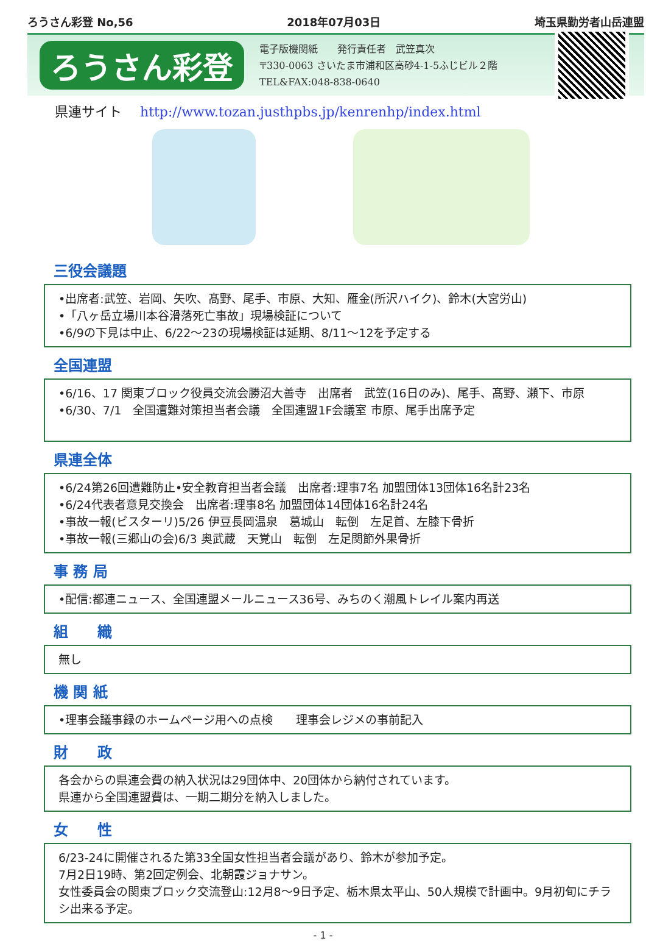ろうさん彩登 No,56 2018年07月03日 埼玉県勤労者山岳連盟
ろうさん彩登
電子版機関紙　　発行責任者　武笠真次
〒330-0063 さいたま市浦和区高砂4-1-5ふじビル２階
TEL&FAX:048-838-0640
県連サイト http://www.tozan.justhpbs.jp/kenrenhp/index.html
三役会議題
•出席者:武笠、岩岡、矢吹、髙野、尾手、市原、大知、雁金(所沢ハイク)、鈴木(大宮労山)
•「八ヶ岳立場川本谷滑落死亡事故」現場検証について
•6/9の下見は中止、6/22～23の現場検証は延期、8/11～12を予定する
全国連盟
•6/16、17 関東ブロック役員交流会勝沼大善寺　出席者　武笠(16日のみ)、尾手、髙野、瀬下、市原
•6/30、7/1　全国遭難対策担当者会議　全国連盟1F会議室 市原、尾手出席予定
県連全体
•6/24第26回遭難防止•安全教育担当者会議　出席者:理事7名 加盟団体13団体16名計23名
•6/24代表者意見交換会　出席者:理事8名 加盟団体14団体16名計24名
•事故一報(ビスターリ)5/26 伊豆長岡温泉　葛城山　転倒　左足首、左膝下骨折
•事故一報(三郷山の会)6/3 奥武蔵　天覚山　転倒　左足関節外果骨折
事 務 局
•配信:都連ニュース、全国連盟メールニュース36号、みちのく潮風トレイル案内再送
組　　織
無し
機 関 紙
•理事会議事録のホームページ用への点検　　理事会レジメの事前記入
財　　政
各会からの県連会費の納入状況は29団体中、20団体から納付されています。
県連から全国連盟費は、一期二期分を納入しました。
女　　性
6/23-24に開催されるた第33全国女性担当者会議があり、鈴木が参加予定。
7月2日19時、第2回定例会、北朝霞ジョナサン。
女性委員会の関東ブロック交流登山:12月8～9日予定、栃木県太平山、50人規模で計画中。9月初旬にチラシ出来る予定。
- 1 -